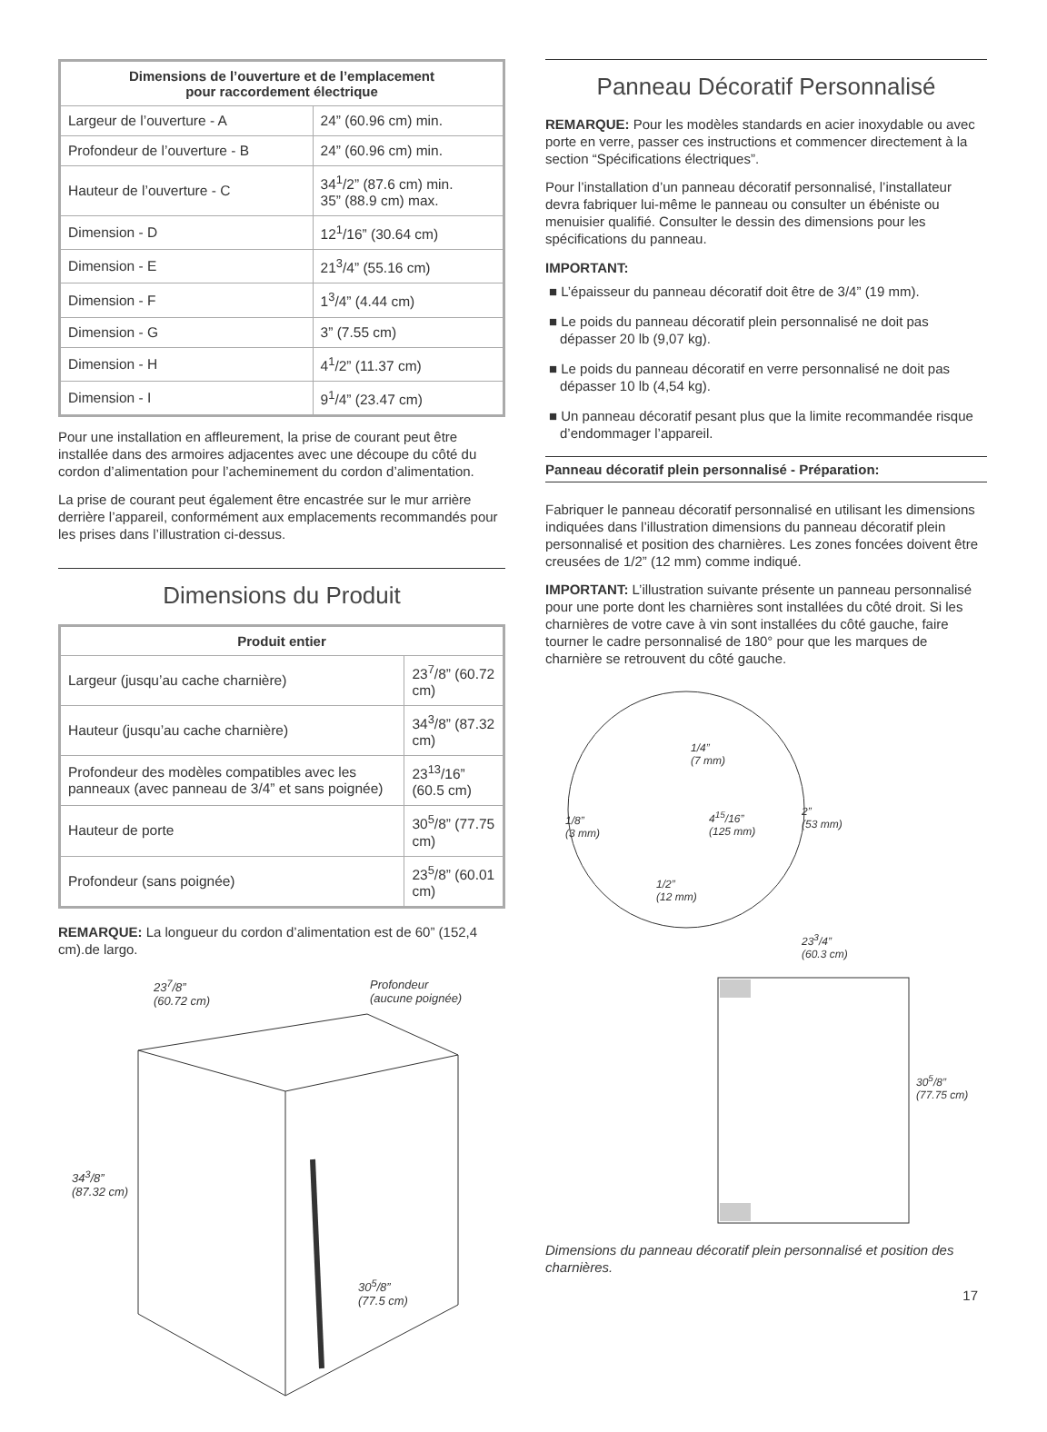| Dimensions de l’ouverture et de l’emplacement pour raccordement électrique | |
| --- | --- |
| Largeur de l’ouverture - A | 24” (60.96 cm) min. |
| Profondeur de l’ouverture - B | 24” (60.96 cm) min. |
| Hauteur de l’ouverture - C | 34<sup>1</sup>/2” (87.6 cm) min. 35” (88.9 cm) max. |
| Dimension - D | 12<sup>1</sup>/16” (30.64 cm) |
| Dimension - E | 21<sup>3</sup>/4” (55.16 cm) |
| Dimension - F | 1<sup>3</sup>/4” (4.44 cm) |
| Dimension - G | 3” (7.55 cm) |
| Dimension - H | 4<sup>1</sup>/2” (11.37 cm) |
| Dimension - I | 9<sup>1</sup>/4” (23.47 cm) |
Pour une installation en affleurement, la prise de courant peut être installée dans des armoires adjacentes avec une découpe du côté du cordon d’alimentation pour l’acheminement du cordon d’alimentation.
La prise de courant peut également être encastrée sur le mur arrière derrière l’appareil, conformément aux emplacements recommandés pour les prises dans l’illustration ci-dessus.
Dimensions du Produit
| Produit entier | |
| --- | --- |
| Largeur (jusqu’au cache charnière) | 23<sup>7</sup>/8” (60.72 cm) |
| Hauteur (jusqu’au cache charnière) | 34<sup>3</sup>/8” (87.32 cm) |
| Profondeur des modèles compatibles avec les panneaux (avec panneau de 3/4” et sans poignée) | 23<sup>13</sup>/16” (60.5 cm) |
| Hauteur de porte | 30<sup>5</sup>/8” (77.75 cm) |
| Profondeur (sans poignée) | 23<sup>5</sup>/8” (60.01 cm) |
REMARQUE: La longueur du cordon d’alimentation est de 60” (152,4 cm).de largo.
23<sup>7</sup>/8”
(60.72 cm)
Profondeur
(aucune poignée)
34<sup>3</sup>/8”
(87.32 cm)
30<sup>5</sup>/8”
(77.5 cm)
Panneau Décoratif Personnalisé
REMARQUE: Pour les modèles standards en acier inoxydable ou avec porte en verre, passer ces instructions et commencer directement à la section “Spécifications électriques”.
Pour l’installation d’un panneau décoratif personnalisé, l’installateur devra fabriquer lui-même le panneau ou consulter un ébéniste ou menuisier qualifié. Consulter le dessin des dimensions pour les spécifications du panneau.
IMPORTANT:
■ L’épaisseur du panneau décoratif doit être de 3/4” (19 mm).
■ Le poids du panneau décoratif plein personnalisé ne doit pas dépasser 20 lb (9,07 kg).
■ Le poids du panneau décoratif en verre personnalisé ne doit pas dépasser 10 lb (4,54 kg).
■ Un panneau décoratif pesant plus que la limite recommandée risque d’endommager l’appareil.
Panneau décoratif plein personnalisé - Préparation:
Fabriquer le panneau décoratif personnalisé en utilisant les dimensions indiquées dans l’illustration dimensions du panneau décoratif plein personnalisé et position des charnières. Les zones foncées doivent être creusées de 1/2” (12 mm) comme indiqué.
IMPORTANT: L’illustration suivante présente un panneau personnalisé pour une porte dont les charnières sont installées du côté droit. Si les charnières de votre cave à vin sont installées du côté gauche, faire tourner le cadre personnalisé de 180° pour que les marques de charnière se retrouvent du côté gauche.
1/4”
(7 mm)
1/8”
(3 mm)
4<sup>15</sup>/16”
(125 mm)
2”
(53 mm)
1/2”
(12 mm)
23<sup>3</sup>/4”
(60.3 cm)
30<sup>5</sup>/8”
(77.75 cm)
Dimensions du panneau décoratif plein personnalisé et position des charnières.
17